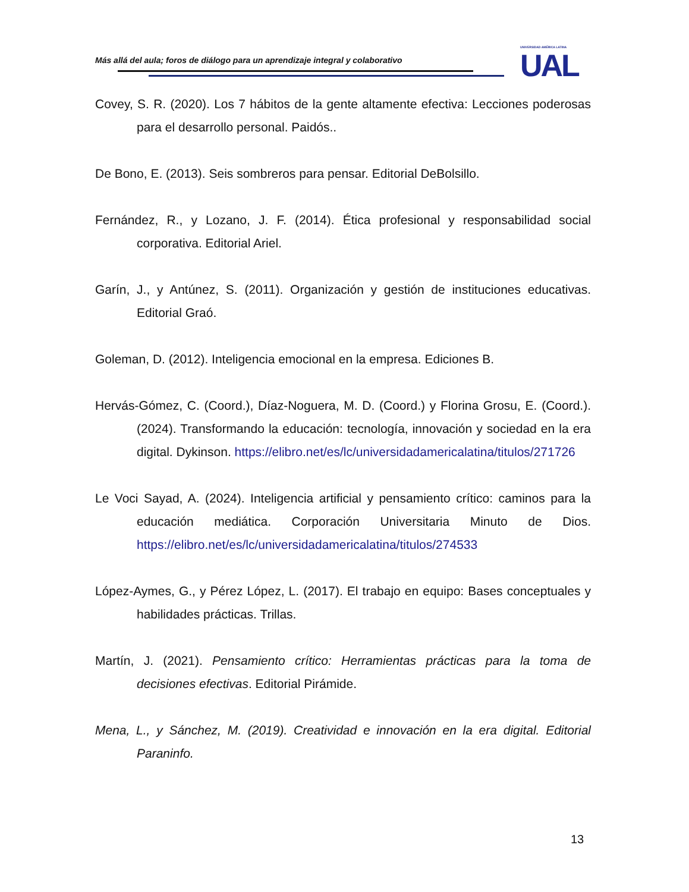Más allá del aula; foros de diálogo para un aprendizaje integral y colaborativo
UNIVERSIDAD AMÉRICA LATINA
UAL
Covey, S. R. (2020). Los 7 hábitos de la gente altamente efectiva: Lecciones poderosas para el desarrollo personal. Paidós..
De Bono, E. (2013). Seis sombreros para pensar. Editorial DeBolsillo.
Fernández, R., y Lozano, J. F. (2014). Ética profesional y responsabilidad social corporativa. Editorial Ariel.
Garín, J., y Antúnez, S. (2011). Organización y gestión de instituciones educativas. Editorial Graó.
Goleman, D. (2012). Inteligencia emocional en la empresa. Ediciones B.
Hervás-Gómez, C. (Coord.), Díaz-Noguera, M. D. (Coord.) y Florina Grosu, E. (Coord.). (2024). Transformando la educación: tecnología, innovación y sociedad en la era digital. Dykinson. https://elibro.net/es/lc/universidadamericalatina/titulos/271726
Le Voci Sayad, A. (2024). Inteligencia artificial y pensamiento crítico: caminos para la educación mediática. Corporación Universitaria Minuto de Dios. https://elibro.net/es/lc/universidadamericalatina/titulos/274533
López-Aymes, G., y Pérez López, L. (2017). El trabajo en equipo: Bases conceptuales y habilidades prácticas. Trillas.
Martín, J. (2021). Pensamiento crítico: Herramientas prácticas para la toma de decisiones efectivas. Editorial Pirámide.
Mena, L., y Sánchez, M. (2019). Creatividad e innovación en la era digital. Editorial Paraninfo.
13